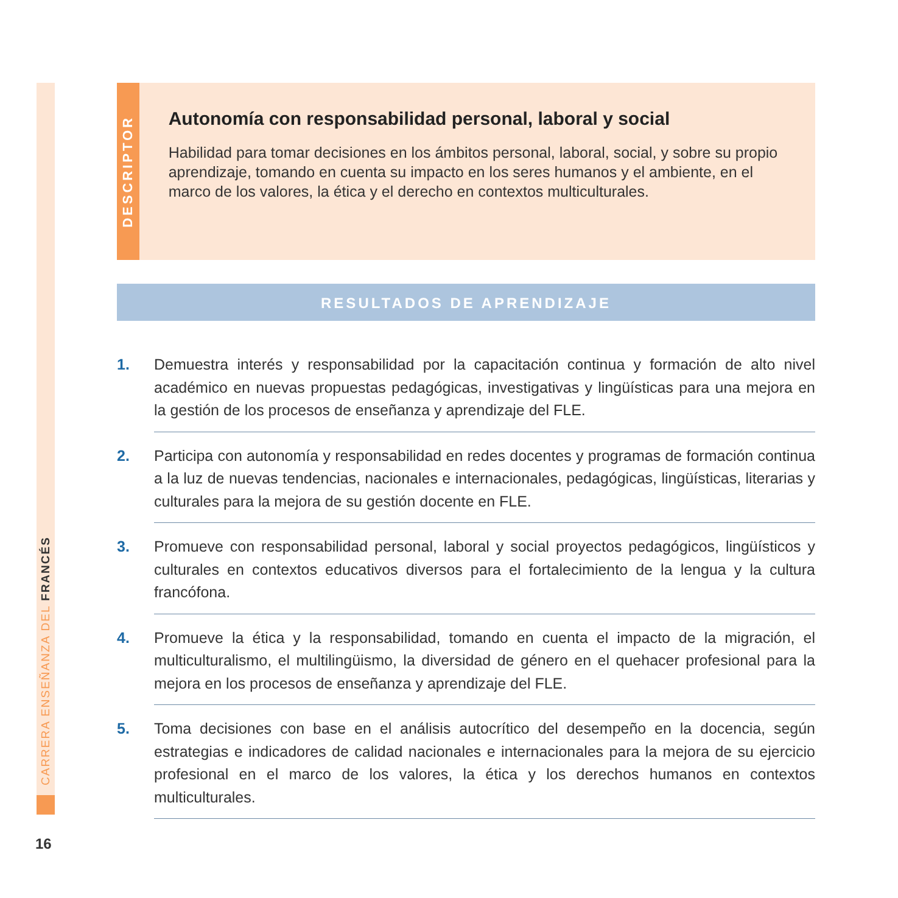CARRERA ENSEÑANZA DEL FRANCÉS
DESCRIPTOR
Autonomía con responsabilidad personal, laboral y social
Habilidad para tomar decisiones en los ámbitos personal, laboral, social, y sobre su propio aprendizaje, tomando en cuenta su impacto en los seres humanos y el ambiente, en el marco de los valores, la ética y el derecho en contextos multiculturales.
RESULTADOS DE APRENDIZAJE
1. Demuestra interés y responsabilidad por la capacitación continua y formación de alto nivel académico en nuevas propuestas pedagógicas, investigativas y lingüísticas para una mejora en la gestión de los procesos de enseñanza y aprendizaje del FLE.
2. Participa con autonomía y responsabilidad en redes docentes y programas de formación continua a la luz de nuevas tendencias, nacionales e internacionales, pedagógicas, lingüísticas, literarias y culturales para la mejora de su gestión docente en FLE.
3. Promueve con responsabilidad personal, laboral y social proyectos pedagógicos, lingüísticos y culturales en contextos educativos diversos para el fortalecimiento de la lengua y la cultura francófona.
4. Promueve la ética y la responsabilidad, tomando en cuenta el impacto de la migración, el multiculturalismo, el multilingüismo, la diversidad de género en el quehacer profesional para la mejora en los procesos de enseñanza y aprendizaje del FLE.
5. Toma decisiones con base en el análisis autocrítico del desempeño en la docencia, según estrategias e indicadores de calidad nacionales e internacionales para la mejora de su ejercicio profesional en el marco de los valores, la ética y los derechos humanos en contextos multiculturales.
16